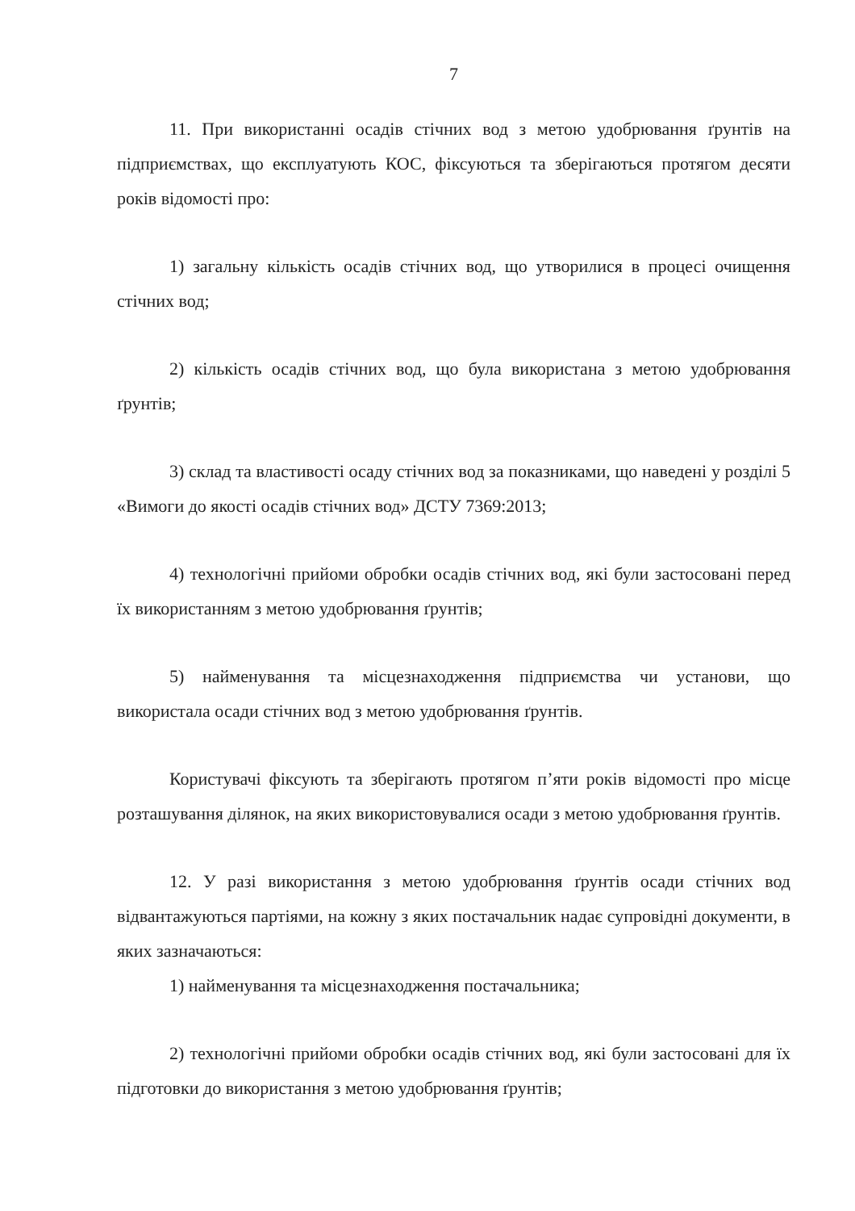7
11. При використанні осадів стічних вод з метою удобрювання ґрунтів на підприємствах, що експлуатують КОС, фіксуються та зберігаються протягом десяти років відомості про:
1) загальну кількість осадів стічних вод, що утворилися в процесі очищення стічних вод;
2) кількість осадів стічних вод, що була використана з метою удобрювання ґрунтів;
3) склад та властивості осаду стічних вод за показниками, що наведені у розділі 5 «Вимоги до якості осадів стічних вод» ДСТУ 7369:2013;
4) технологічні прийоми обробки осадів стічних вод, які були застосовані перед їх використанням з метою удобрювання ґрунтів;
5) найменування та місцезнаходження підприємства чи установи, що використала осади стічних вод з метою удобрювання ґрунтів.
Користувачі фіксують та зберігають протягом п’яти років відомості про місце розташування ділянок, на яких використовувалися осади з метою удобрювання ґрунтів.
12. У разі використання з метою удобрювання ґрунтів осади стічних вод відвантажуються партіями, на кожну з яких постачальник надає супровідні документи, в яких зазначаються:
1) найменування та місцезнаходження постачальника;
2) технологічні прийоми обробки осадів стічних вод, які були застосовані для їх підготовки до використання з метою удобрювання ґрунтів;